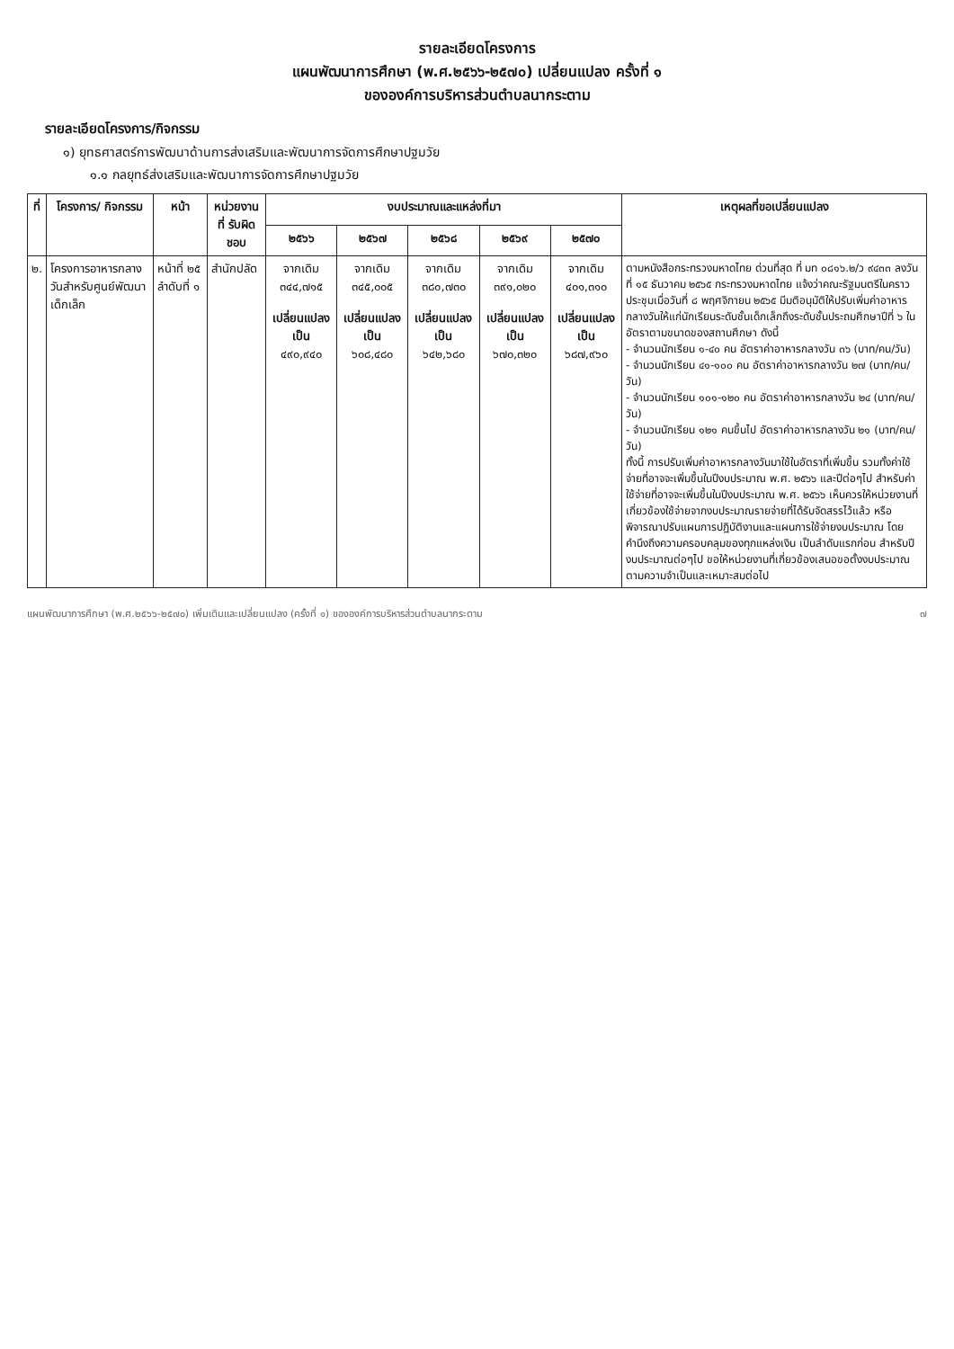รายละเอียดโครงการ
แผนพัฒนาการศึกษา (พ.ศ.๒๕๖๖-๒๕๗๐) เปลี่ยนแปลง ครั้งที่ ๑
ขององค์การบริหารส่วนตำบลนากระตาม
รายละเอียดโครงการ/กิจกรรม
๑) ยุทธศาสตร์การพัฒนาด้านการส่งเสริมและพัฒนาการจัดการศึกษาปฐมวัย
๑.๑ กลยุทธ์ส่งเสริมและพัฒนาการจัดการศึกษาปฐมวัย
| ที่ | โครงการ/ กิจกรรม | หน้า | หน่วยงานที่ รับผิดชอบ | งบประมาณและแหล่งที่มา | | | | | เหตุผลที่ขอเปลี่ยนแปลง |
| --- | --- | --- | --- | --- | --- | --- | --- | --- | --- |
| | | | | ๒๕๖๖ | ๒๕๖๗ | ๒๕๖๘ | ๒๕๖๙ | ๒๕๗๐ | |
| ๒. | โครงการอาหารกลางวันสำหรับศูนย์พัฒนาเด็กเล็ก | หน้าที่ ๒๕ ลำดับที่ ๑ | สำนักปลัด | จากเดิม ๓๔๔,๗๑๕ เปลี่ยนแปลงเป็น ๔๙๐,๙๔๐ | จากเดิม ๓๔๕,๐๐๕ เปลี่ยนแปลงเป็น ๖๐๘,๔๘๐ | จากเดิม ๓๘๐,๗๓๐ เปลี่ยนแปลงเป็น ๖๔๒,๖๘๐ | จากเดิม ๓๙๑,๐๒๐ เปลี่ยนแปลงเป็น ๖๗๐,๓๒๐ | จากเดิม ๔๐๑,๓๑๐ เปลี่ยนแปลงเป็น ๖๘๗,๙๖๐ | ตามหนังสือกระทรวงมหาดไทย ด่วนที่สุด ที่ มท ๐๘๑๖.๒/ว ๙๔๓๓ ลงวันที่ ๑๕ ธันวาคม ๒๕๖๕ กระทรวงมหาดไทย แจ้งว่าคณะรัฐมนตรีในคราวประชุมเมื่อวันที่ ๘ พฤศจิกายน ๒๕๖๕ มีมติอนุมัติให้ปรับเพิ่มค่าอาหารกลางวันให้แก่นักเรียนระดับชั้นเด็กเล็กถึงระดับชั้นประถมศึกษาปีที่ ๖ ในอัตราตามขนาดของสถานศึกษา ดังนี้ - จำนวนนักเรียน ๑-๔๐ คน อัตราค่าอาหารกลางวัน ๓๖ (บาท/คน/วัน) - จำนวนนักเรียน ๔๑-๑๐๐ คน อัตราค่าอาหารกลางวัน ๒๗ (บาท/คน/วัน) - จำนวนนักเรียน ๑๐๑-๑๒๐ คน อัตราค่าอาหารกลางวัน ๒๔ (บาท/คน/วัน) - จำนวนนักเรียน ๑๒๑ คนขึ้นไป อัตราค่าอาหารกลางวัน ๒๑ (บาท/คน/วัน) ทั้งนี้ การปรับเพิ่มค่าอาหารกลางวันมาใช้ในอัตราที่เพิ่มขึ้น รวมทั้งค่าใช้จ่ายที่อาจจะเพิ่มขึ้นในปีงบประมาณ พ.ศ. ๒๕๖๖ และปีต่อๆไป สำหรับค่าใช้จ่ายที่อาจจะเพิ่มขึ้นในปีงบประมาณ พ.ศ. ๒๕๖๖ เห็นควรให้หน่วยงานที่เกี่ยวข้องใช้จ่ายจากงบประมาณรายจ่ายที่ได้รับจัดสรรไว้แล้ว หรือพิจารณาปรับแผนการปฏิบัติงานและแผนการใช้จ่ายงบประมาณ โดยคำนึงถึงความครอบคลุมของทุกแหล่งเงิน เป็นลำดับแรกก่อน สำหรับปีงบประมาณต่อๆไป ขอให้หน่วยงานที่เกี่ยวข้องเสนอขอตั้งงบประมาณตามความจำเป็นและเหมาะสมต่อไป |
แผนพัฒนาการศึกษา (พ.ศ.๒๕๖๖-๒๕๗๐) เพิ่มเติมและเปลี่ยนแปลง (ครั้งที่ ๑) ขององค์การบริหารส่วนตำบลนากระตาม ๗